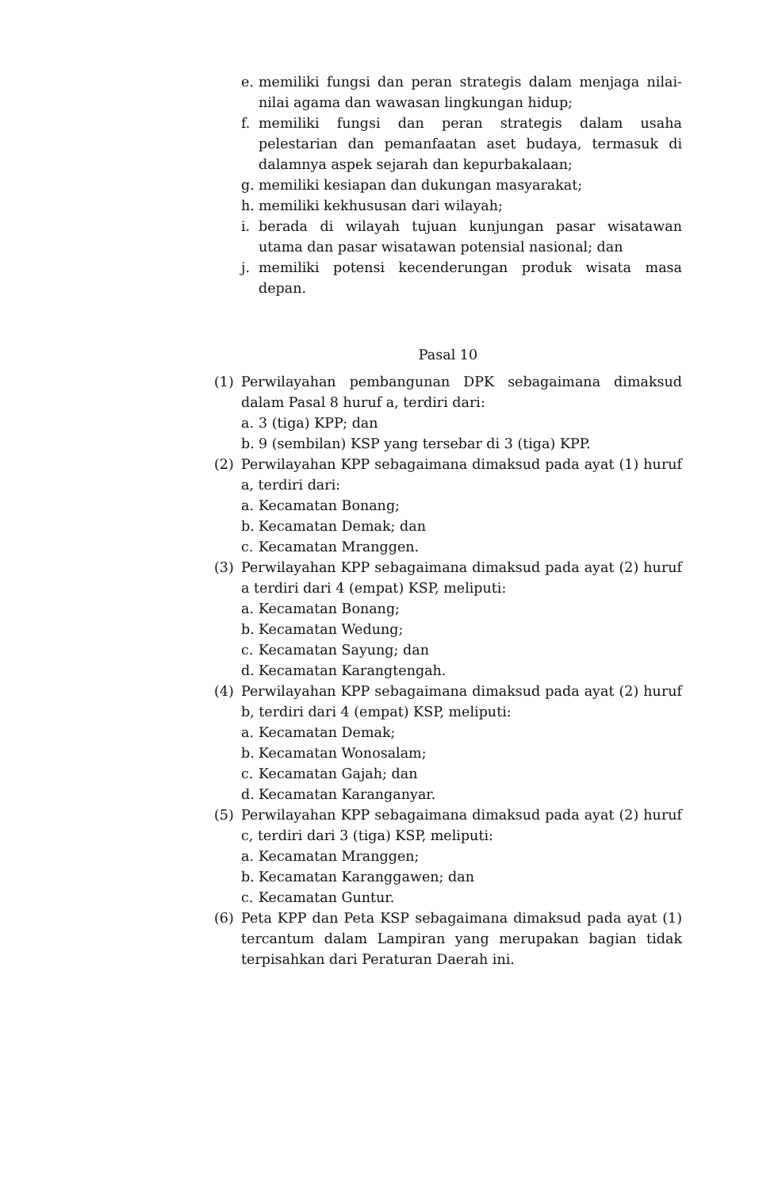e. memiliki fungsi dan peran strategis dalam menjaga nilai-nilai agama dan wawasan lingkungan hidup;
f. memiliki fungsi dan peran strategis dalam usaha pelestarian dan pemanfaatan aset budaya, termasuk di dalamnya aspek sejarah dan kepurbakalaan;
g. memiliki kesiapan dan dukungan masyarakat;
h. memiliki kekhususan dari wilayah;
i. berada di wilayah tujuan kunjungan pasar wisatawan utama dan pasar wisatawan potensial nasional; dan
j. memiliki potensi kecenderungan produk wisata masa depan.
Pasal 10
(1) Perwilayahan pembangunan DPK sebagaimana dimaksud dalam Pasal 8 huruf a, terdiri dari:
a. 3 (tiga) KPP; dan
b. 9 (sembilan) KSP yang tersebar di 3 (tiga) KPP.
(2) Perwilayahan KPP sebagaimana dimaksud pada ayat (1) huruf a, terdiri dari:
a. Kecamatan Bonang;
b. Kecamatan Demak; dan
c. Kecamatan Mranggen.
(3) Perwilayahan KPP sebagaimana dimaksud pada ayat (2) huruf a terdiri dari 4 (empat) KSP, meliputi:
a. Kecamatan Bonang;
b. Kecamatan Wedung;
c. Kecamatan Sayung; dan
d. Kecamatan Karangtengah.
(4) Perwilayahan KPP sebagaimana dimaksud pada ayat (2) huruf b, terdiri dari 4 (empat) KSP, meliputi:
a. Kecamatan Demak;
b. Kecamatan Wonosalam;
c. Kecamatan Gajah; dan
d. Kecamatan Karanganyar.
(5) Perwilayahan KPP sebagaimana dimaksud pada ayat (2) huruf c, terdiri dari 3 (tiga) KSP, meliputi:
a. Kecamatan Mranggen;
b. Kecamatan Karanggawen; dan
c. Kecamatan Guntur.
(6) Peta KPP dan Peta KSP sebagaimana dimaksud pada ayat (1) tercantum dalam Lampiran yang merupakan bagian tidak terpisahkan dari Peraturan Daerah ini.